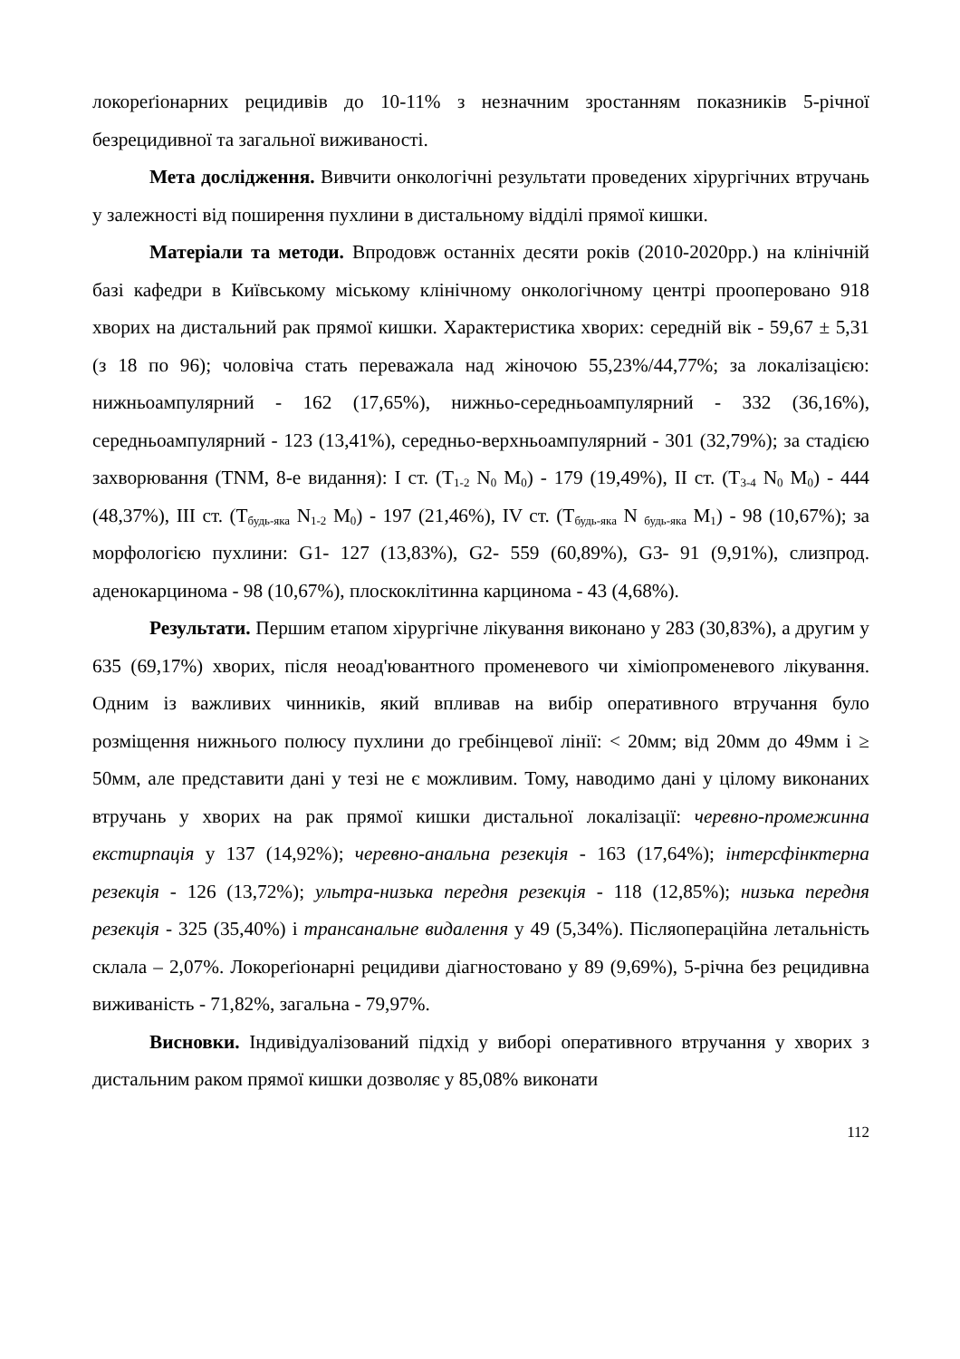локореґіонарних рецидивів до 10-11% з незначним зростанням показників 5-річної безрецидивної та загальної виживаності.
Мета дослідження. Вивчити онкологічні результати проведених хірургічних втручань у залежності від поширення пухлини в дистальному відділі прямої кишки.
Матеріали та методи. Впродовж останніх десяти років (2010-2020рр.) на клінічній базі кафедри в Київському міському клінічному онкологічному центрі прооперовано 918 хворих на дистальний рак прямої кишки. Характеристика хворих: середній вік - 59,67 ± 5,31 (з 18 по 96); чоловіча стать переважала над жіночою 55,23%/44,77%; за локалізацією: нижньоампулярний - 162 (17,65%), нижньо-середньоампулярний - 332 (36,16%), середньоампулярний - 123 (13,41%), середньо-верхньоампулярний - 301 (32,79%); за стадією захворювання (TNM, 8-е видання): I ст. (T<sub>1-2</sub> N<sub>0</sub> M<sub>0</sub>) - 179 (19,49%), II ст. (T<sub>3-4</sub> N<sub>0</sub> M<sub>0</sub>) - 444 (48,37%), III ст. (T<sub>будь-яка</sub> N<sub>1-2</sub> M<sub>0</sub>) - 197 (21,46%), IV ст. (T<sub>будь-яка</sub> N <sub>будь-яка</sub> M<sub>1</sub>) - 98 (10,67%); за морфологією пухлини: G1- 127 (13,83%), G2- 559 (60,89%), G3- 91 (9,91%), слизпрод. аденокарцинома - 98 (10,67%), плоскоклітинна карцинома - 43 (4,68%).
Результати. Першим етапом хірургічне лікування виконано у 283 (30,83%), а другим у 635 (69,17%) хворих, після неоад'ювантного променевого чи хіміопроменевого лікування. Одним із важливих чинників, який впливав на вибір оперативного втручання було розміщення нижнього полюсу пухлини до гребінцевої лінії: < 20мм; від 20мм до 49мм і ≥ 50мм, але представити дані у тезі не є можливим. Тому, наводимо дані у цілому виконаних втручань у хворих на рак прямої кишки дистальної локалізації: черевно-промежинна екстирпація у 137 (14,92%); черевно-анальна резекція - 163 (17,64%); інтерсфінктерна резекція - 126 (13,72%); ультра-низька передня резекція - 118 (12,85%); низька передня резекція - 325 (35,40%) і трансанальне видалення у 49 (5,34%). Післяопераційна летальність склала – 2,07%. Локореґіонарні рецидиви діагностовано у 89 (9,69%), 5-річна без рецидивна виживаність - 71,82%, загальна - 79,97%.
Висновки. Індивідуалізований підхід у виборі оперативного втручання у хворих з дистальним раком прямої кишки дозволяє у 85,08% виконати
112